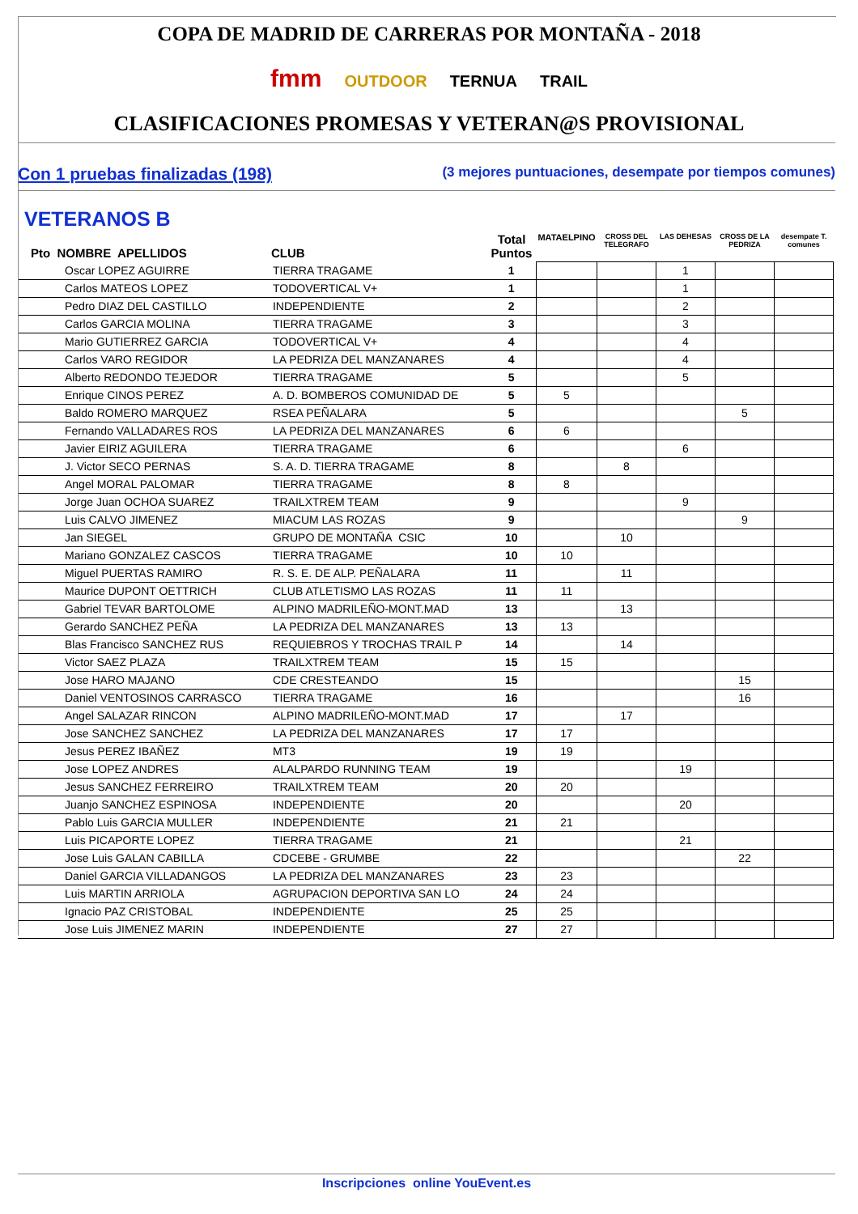COPA DE MADRID DE CARRERAS POR MONTAÑA - 2018
fmm OUTDOOR TERNUA TRAIL
CLASIFICACIONES PROMESAS Y VETERAN@S PROVISIONAL
Con 1 pruebas finalizadas (198) (3 mejores puntuaciones, desempate por tiempos comunes)
VETERANOS B
| Pto NOMBRE APELLIDOS | CLUB | Total Puntos | MATAELPINO | CROSS DEL TELEGRAFO | LAS DEHESAS | CROSS DE LA PEDRIZA | desempate T. comunes |
| --- | --- | --- | --- | --- | --- | --- | --- |
| Oscar LOPEZ AGUIRRE | TIERRA TRAGAME | 1 | | | 1 | | |
| Carlos MATEOS LOPEZ | TODOVERTICAL V+ | 1 | | | 1 | | |
| Pedro DIAZ DEL CASTILLO | INDEPENDIENTE | 2 | | | 2 | | |
| Carlos GARCIA MOLINA | TIERRA TRAGAME | 3 | | | 3 | | |
| Mario GUTIERREZ GARCIA | TODOVERTICAL V+ | 4 | | | 4 | | |
| Carlos VARO REGIDOR | LA PEDRIZA DEL MANZANARES | 4 | | | 4 | | |
| Alberto REDONDO TEJEDOR | TIERRA TRAGAME | 5 | | | 5 | | |
| Enrique CINOS PEREZ | A. D. BOMBEROS COMUNIDAD DE | 5 | 5 | | | | |
| Baldo ROMERO MARQUEZ | RSEA PEÑALARA | 5 | | | | 5 | |
| Fernando VALLADARES ROS | LA PEDRIZA DEL MANZANARES | 6 | 6 | | | | |
| Javier EIRIZ AGUILERA | TIERRA TRAGAME | 6 | | | 6 | | |
| J. Victor SECO PERNAS | S. A. D. TIERRA TRAGAME | 8 | | 8 | | | |
| Angel MORAL PALOMAR | TIERRA TRAGAME | 8 | 8 | | | | |
| Jorge Juan OCHOA SUAREZ | TRAILXTREM TEAM | 9 | | | 9 | | |
| Luis CALVO JIMENEZ | MIACUM LAS ROZAS | 9 | | | | 9 | |
| Jan SIEGEL | GRUPO DE MONTAÑA CSIC | 10 | | 10 | | | |
| Mariano GONZALEZ CASCOS | TIERRA TRAGAME | 10 | 10 | | | | |
| Miguel PUERTAS RAMIRO | R. S. E. DE ALP. PEÑALARA | 11 | | 11 | | | |
| Maurice DUPONT OETTRICH | CLUB ATLETISMO LAS ROZAS | 11 | 11 | | | | |
| Gabriel TEVAR BARTOLOME | ALPINO MADRILEÑO-MONT.MAD | 13 | | 13 | | | |
| Gerardo SANCHEZ PEÑA | LA PEDRIZA DEL MANZANARES | 13 | 13 | | | | |
| Blas Francisco SANCHEZ RUS | REQUIEBROS Y TROCHAS TRAIL P | 14 | | 14 | | | |
| Victor SAEZ PLAZA | TRAILXTREM TEAM | 15 | 15 | | | | |
| Jose HARO MAJANO | CDE CRESTEANDO | 15 | | | | 15 | |
| Daniel VENTOSINOS CARRASCO | TIERRA TRAGAME | 16 | | | | 16 | |
| Angel SALAZAR RINCON | ALPINO MADRILEÑO-MONT.MAD | 17 | | 17 | | | |
| Jose SANCHEZ SANCHEZ | LA PEDRIZA DEL MANZANARES | 17 | 17 | | | | |
| Jesus PEREZ IBAÑEZ | MT3 | 19 | 19 | | | | |
| Jose LOPEZ ANDRES | ALALPARDO RUNNING TEAM | 19 | | | 19 | | |
| Jesus SANCHEZ FERREIRO | TRAILXTREM TEAM | 20 | 20 | | | | |
| Juanjo SANCHEZ ESPINOSA | INDEPENDIENTE | 20 | | | 20 | | |
| Pablo Luis GARCIA MULLER | INDEPENDIENTE | 21 | 21 | | | | |
| Luis PICAPORTE LOPEZ | TIERRA TRAGAME | 21 | | | 21 | | |
| Jose Luis GALAN CABILLA | CDCEBE - GRUMBE | 22 | | | | 22 | |
| Daniel GARCIA VILLADANGOS | LA PEDRIZA DEL MANZANARES | 23 | 23 | | | | |
| Luis MARTIN ARRIOLA | AGRUPACION DEPORTIVA SAN LO | 24 | 24 | | | | |
| Ignacio PAZ CRISTOBAL | INDEPENDIENTE | 25 | 25 | | | | |
| Jose Luis JIMENEZ MARIN | INDEPENDIENTE | 27 | 27 | | | | |
Inscripciones online YouEvent.es